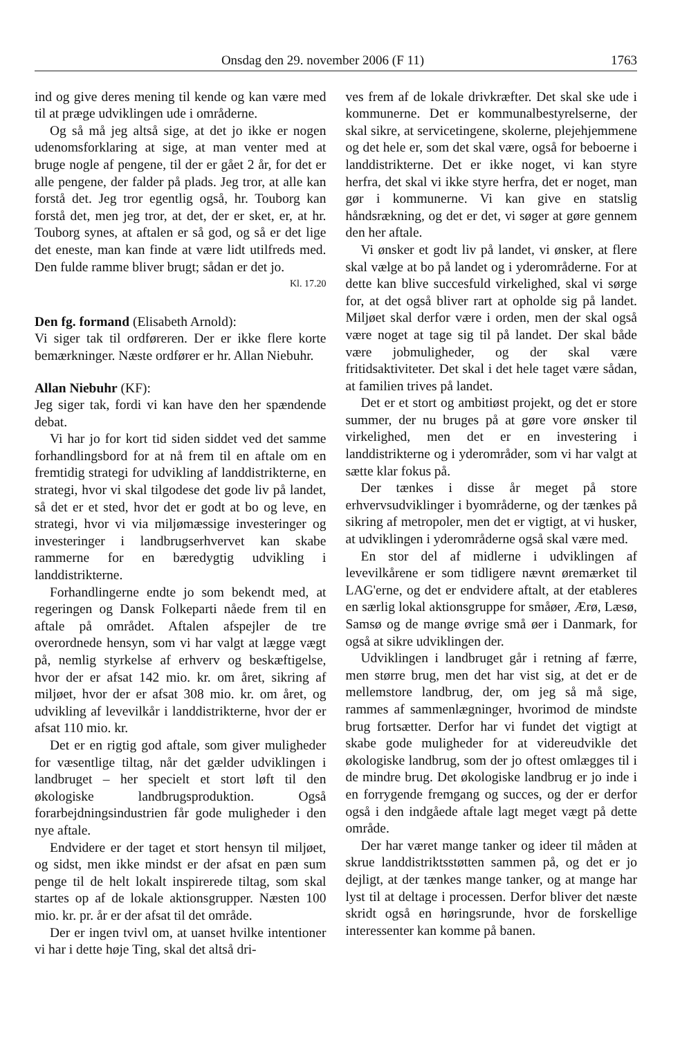Onsdag den 29. november 2006 (F 11) 1763
ind og give deres mening til kende og kan være med til at præge udviklingen ude i områderne.
Og så må jeg altså sige, at det jo ikke er nogen udenomsforklaring at sige, at man venter med at bruge nogle af pengene, til der er gået 2 år, for det er alle pengene, der falder på plads. Jeg tror, at alle kan forstå det. Jeg tror egentlig også, hr. Touborg kan forstå det, men jeg tror, at det, der er sket, er, at hr. Touborg synes, at aftalen er så god, og så er det lige det eneste, man kan finde at være lidt utilfreds med. Den fulde ramme bliver brugt; sådan er det jo.
Kl. 17.20
Den fg. formand (Elisabeth Arnold):
Vi siger tak til ordføreren. Der er ikke flere korte bemærkninger. Næste ordfører er hr. Allan Niebuhr.
Allan Niebuhr (KF):
Jeg siger tak, fordi vi kan have den her spændende debat.
Vi har jo for kort tid siden siddet ved det samme forhandlingsbord for at nå frem til en aftale om en fremtidig strategi for udvikling af landdistrikterne, en strategi, hvor vi skal tilgodese det gode liv på landet, så det er et sted, hvor det er godt at bo og leve, en strategi, hvor vi via miljømæssige investeringer og investeringer i landbrugserhvervet kan skabe rammerne for en bæredygtig udvikling i landdistrikterne.
Forhandlingerne endte jo som bekendt med, at regeringen og Dansk Folkeparti nåede frem til en aftale på området. Aftalen afspejler de tre overordnede hensyn, som vi har valgt at lægge vægt på, nemlig styrkelse af erhverv og beskæftigelse, hvor der er afsat 142 mio. kr. om året, sikring af miljøet, hvor der er afsat 308 mio. kr. om året, og udvikling af levevilkår i landdistrikterne, hvor der er afsat 110 mio. kr.
Det er en rigtig god aftale, som giver muligheder for væsentlige tiltag, når det gælder udviklingen i landbruget – her specielt et stort løft til den økologiske landbrugsproduktion. Også forarbejdningsindustrien får gode muligheder i den nye aftale.
Endvidere er der taget et stort hensyn til miljøet, og sidst, men ikke mindst er der afsat en pæn sum penge til de helt lokalt inspirerede tiltag, som skal startes op af de lokale aktionsgrupper. Næsten 100 mio. kr. pr. år er der afsat til det område.
Der er ingen tvivl om, at uanset hvilke intentioner vi har i dette høje Ting, skal det altså dri-
ves frem af de lokale drivkræfter. Det skal ske ude i kommunerne. Det er kommunalbestyrelserne, der skal sikre, at servicetingene, skolerne, plejehjemmene og det hele er, som det skal være, også for beboerne i landdistrikterne. Det er ikke noget, vi kan styre herfra, det skal vi ikke styre herfra, det er noget, man gør i kommunerne. Vi kan give en statslig håndsrækning, og det er det, vi søger at gøre gennem den her aftale.
Vi ønsker et godt liv på landet, vi ønsker, at flere skal vælge at bo på landet og i yderområderne. For at dette kan blive succesfuld virkelighed, skal vi sørge for, at det også bliver rart at opholde sig på landet. Miljøet skal derfor være i orden, men der skal også være noget at tage sig til på landet. Der skal både være jobmuligheder, og der skal være fritidsaktiviteter. Det skal i det hele taget være sådan, at familien trives på landet.
Det er et stort og ambitiøst projekt, og det er store summer, der nu bruges på at gøre vore ønsker til virkelighed, men det er en investering i landdistrikterne og i yderområder, som vi har valgt at sætte klar fokus på.
Der tænkes i disse år meget på store erhvervsudviklinger i byområderne, og der tænkes på sikring af metropoler, men det er vigtigt, at vi husker, at udviklingen i yderområderne også skal være med.
En stor del af midlerne i udviklingen af levevilkårene er som tidligere nævnt øremærket til LAG'erne, og det er endvidere aftalt, at der etableres en særlig lokal aktionsgruppe for småøer, Ærø, Læsø, Samsø og de mange øvrige små øer i Danmark, for også at sikre udviklingen der.
Udviklingen i landbruget går i retning af færre, men større brug, men det har vist sig, at det er de mellemstore landbrug, der, om jeg så må sige, rammes af sammenlægninger, hvorimod de mindste brug fortsætter. Derfor har vi fundet det vigtigt at skabe gode muligheder for at videreudvikle det økologiske landbrug, som der jo oftest omlægges til i de mindre brug. Det økologiske landbrug er jo inde i en forrygende fremgang og succes, og der er derfor også i den indgåede aftale lagt meget vægt på dette område.
Der har været mange tanker og ideer til måden at skrue landdistriktsstøtten sammen på, og det er jo dejligt, at der tænkes mange tanker, og at mange har lyst til at deltage i processen. Derfor bliver det næste skridt også en høringsrunde, hvor de forskellige interessenter kan komme på banen.